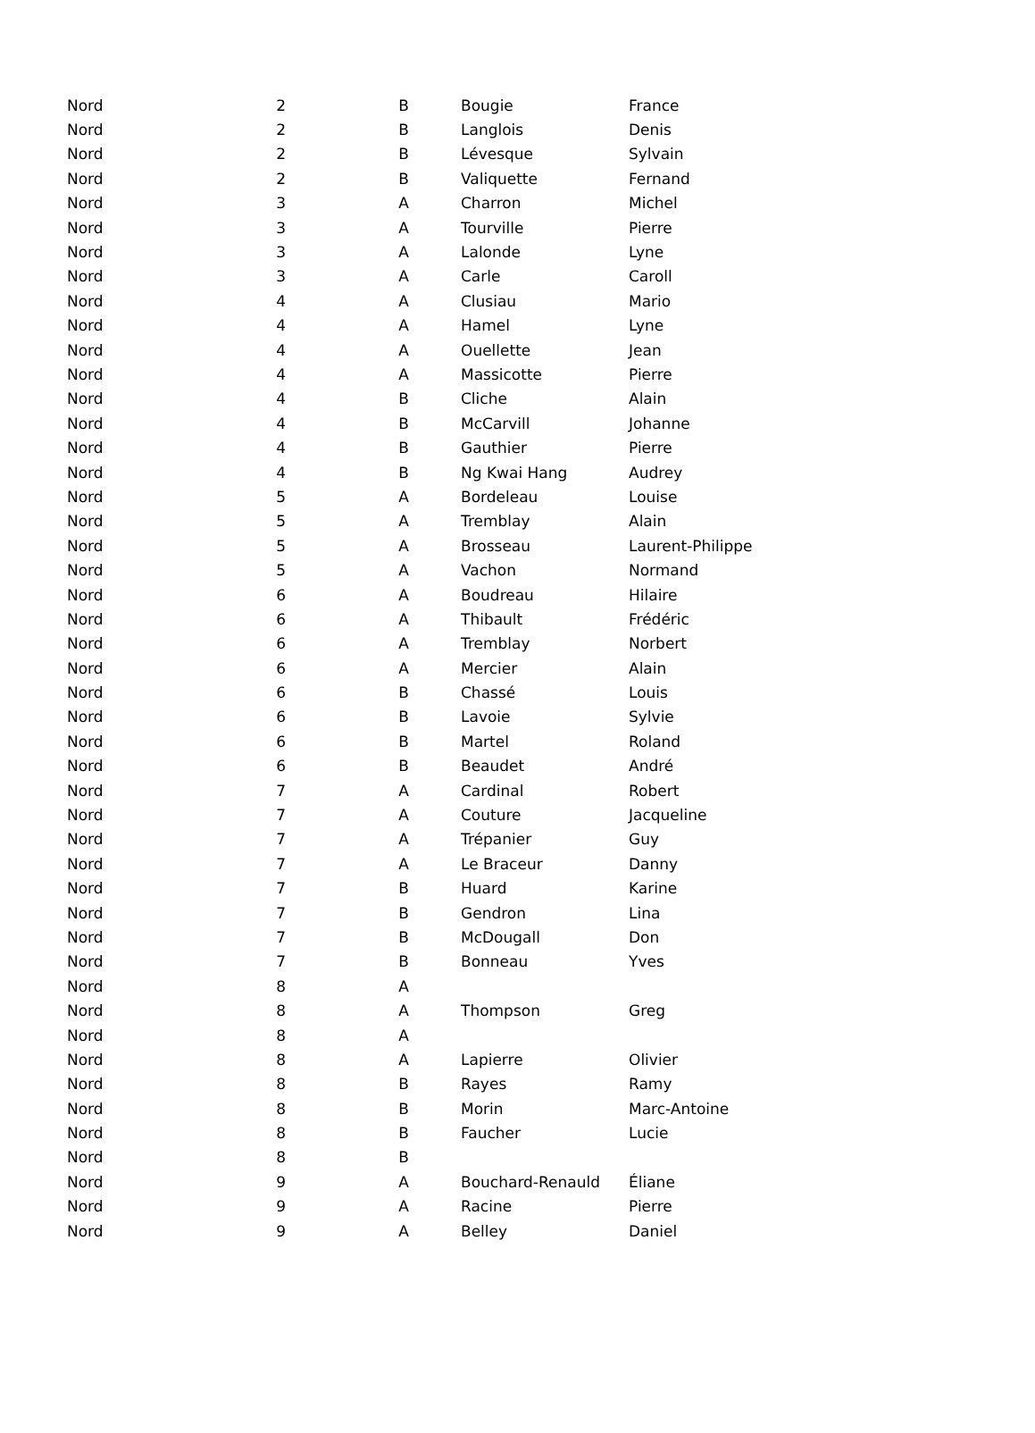| Nord | 2 | B | Bougie | France |
| Nord | 2 | B | Langlois | Denis |
| Nord | 2 | B | Lévesque | Sylvain |
| Nord | 2 | B | Valiquette | Fernand |
| Nord | 3 | A | Charron | Michel |
| Nord | 3 | A | Tourville | Pierre |
| Nord | 3 | A | Lalonde | Lyne |
| Nord | 3 | A | Carle | Caroll |
| Nord | 4 | A | Clusiau | Mario |
| Nord | 4 | A | Hamel | Lyne |
| Nord | 4 | A | Ouellette | Jean |
| Nord | 4 | A | Massicotte | Pierre |
| Nord | 4 | B | Cliche | Alain |
| Nord | 4 | B | McCarvill | Johanne |
| Nord | 4 | B | Gauthier | Pierre |
| Nord | 4 | B | Ng Kwai Hang | Audrey |
| Nord | 5 | A | Bordeleau | Louise |
| Nord | 5 | A | Tremblay | Alain |
| Nord | 5 | A | Brosseau | Laurent-Philippe |
| Nord | 5 | A | Vachon | Normand |
| Nord | 6 | A | Boudreau | Hilaire |
| Nord | 6 | A | Thibault | Frédéric |
| Nord | 6 | A | Tremblay | Norbert |
| Nord | 6 | A | Mercier | Alain |
| Nord | 6 | B | Chassé | Louis |
| Nord | 6 | B | Lavoie | Sylvie |
| Nord | 6 | B | Martel | Roland |
| Nord | 6 | B | Beaudet | André |
| Nord | 7 | A | Cardinal | Robert |
| Nord | 7 | A | Couture | Jacqueline |
| Nord | 7 | A | Trépanier | Guy |
| Nord | 7 | A | Le Braceur | Danny |
| Nord | 7 | B | Huard | Karine |
| Nord | 7 | B | Gendron | Lina |
| Nord | 7 | B | McDougall | Don |
| Nord | 7 | B | Bonneau | Yves |
| Nord | 8 | A | | |
| Nord | 8 | A | Thompson | Greg |
| Nord | 8 | A | | |
| Nord | 8 | A | Lapierre | Olivier |
| Nord | 8 | B | Rayes | Ramy |
| Nord | 8 | B | Morin | Marc-Antoine |
| Nord | 8 | B | Faucher | Lucie |
| Nord | 8 | B | | |
| Nord | 9 | A | Bouchard-Renauld | Éliane |
| Nord | 9 | A | Racine | Pierre |
| Nord | 9 | A | Belley | Daniel |